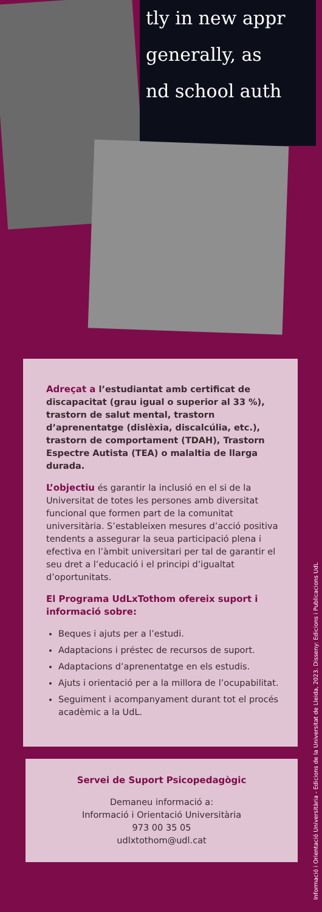tly in new appr
generally, as
nd school auth
Adreçat a l’estudiantat amb certificat de discapacitat (grau igual o superior al 33 %), trastorn de salut mental, trastorn d’aprenentatge (dislèxia, discalcúlia, etc.), trastorn de comportament (TDAH), Trastorn Espectre Autista (TEA) o malaltia de llarga durada.
L’objectiu és garantir la inclusió en el si de la Universitat de totes les persones amb diversitat funcional que formen part de la comunitat universitària. S’estableixen mesures d’acció positiva tendents a assegurar la seua participació plena i efectiva en l’àmbit universitari per tal de garantir el seu dret a l’educació i el principi d’igualtat d’oportunitats.
El Programa UdLxTothom ofereix suport i informació sobre:
Beques i ajuts per a l’estudi.
Adaptacions i préstec de recursos de suport.
Adaptacions d’aprenentatge en els estudis.
Ajuts i orientació per a la millora de l’ocupabilitat.
Seguiment i acompanyament durant tot el procés acadèmic a la UdL.
Servei de Suport Psicopedagògic
Demaneu informació a:
Informació i Orientació Universitària
973 00 35 05
udlxtothom@udl.cat
Informació i Orientació Universitària - Edicions de la Universitat de Lleida, 2023. Disseny: Edicions i Publicacions UdL